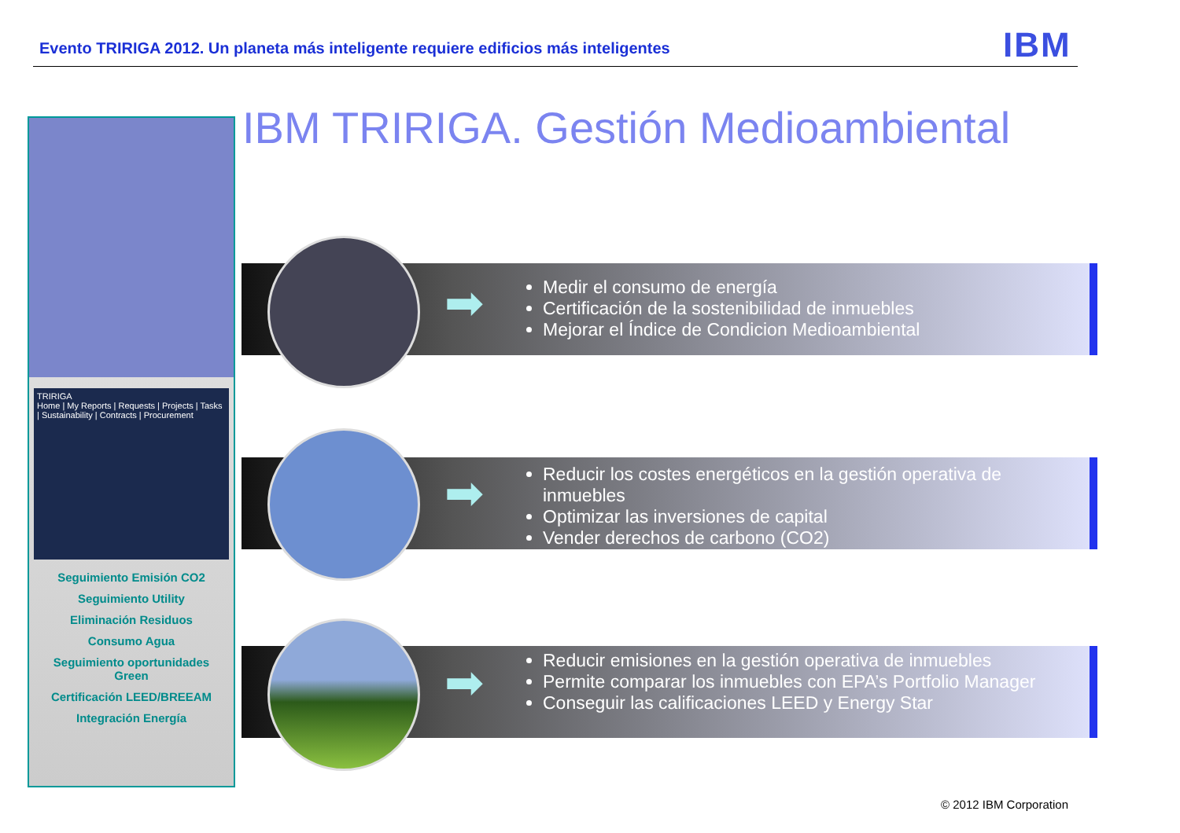Evento TRIRIGA 2012. Un planeta más inteligente requiere edificios más inteligentes
IBM
TRIRIGA
Home | My Reports | Requests | Projects | Tasks | Sustainability | Contracts | Procurement
Seguimiento Emisión CO2
Seguimiento Utility
Eliminación Residuos
Consumo Agua
Seguimiento oportunidades Green
Certificación LEED/BREEAM
Integración Energía
IBM TRIRIGA. Gestión Medioambiental
➡
Medir el consumo de energía
Certificación de la sostenibilidad de inmuebles
Mejorar el Índice de Condicion Medioambiental
➡
Reducir los costes energéticos en la gestión operativa de inmuebles
Optimizar las inversiones de capital
Vender derechos de carbono (CO2)
➡
Reducir emisiones en la gestión operativa de inmuebles
Permite comparar los inmuebles con EPA’s Portfolio Manager
Conseguir las calificaciones LEED y Energy Star
© 2012 IBM Corporation